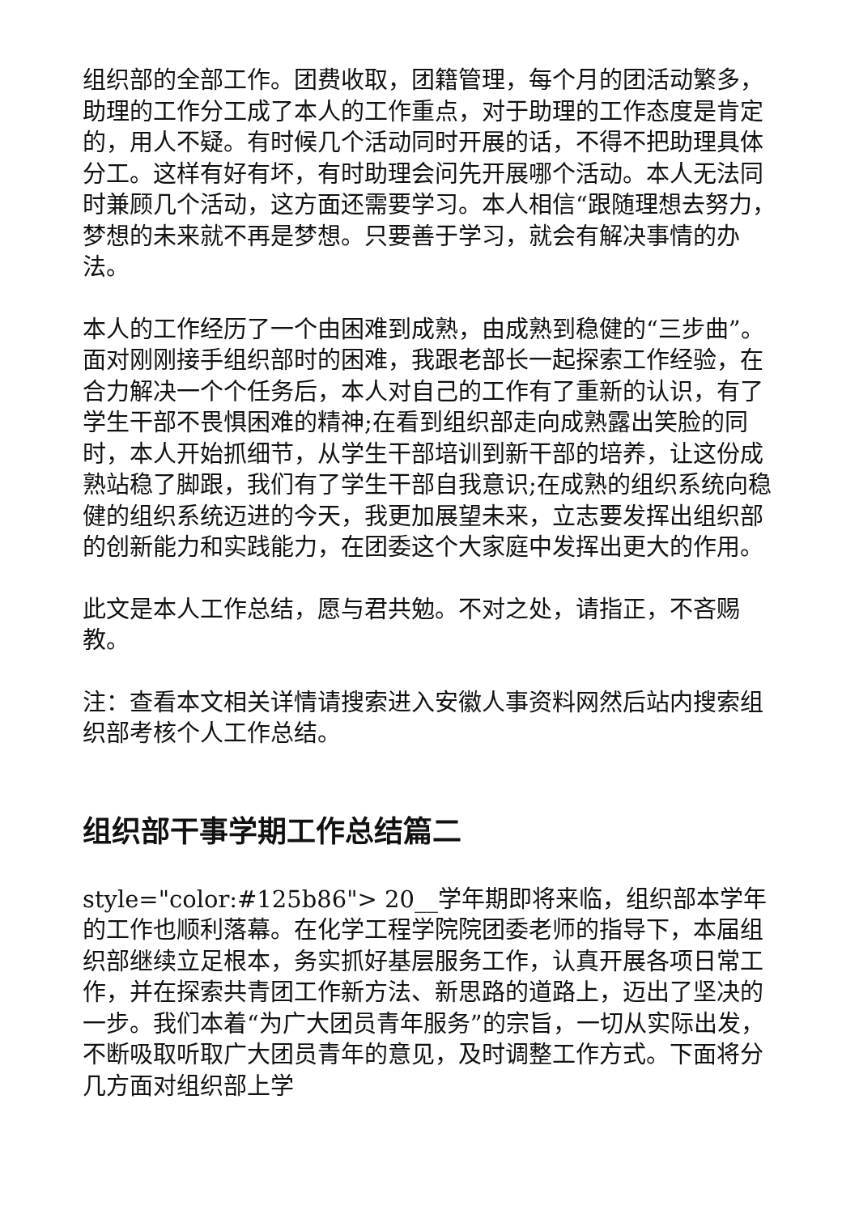组织部的全部工作。团费收取，团籍管理，每个月的团活动繁多，助理的工作分工成了本人的工作重点，对于助理的工作态度是肯定的，用人不疑。有时候几个活动同时开展的话，不得不把助理具体分工。这样有好有坏，有时助理会问先开展哪个活动。本人无法同时兼顾几个活动，这方面还需要学习。本人相信“跟随理想去努力，梦想的未来就不再是梦想。只要善于学习，就会有解决事情的办法。
本人的工作经历了一个由困难到成熟，由成熟到稳健的“三步曲”。　面对刚刚接手组织部时的困难，我跟老部长一起探索工作经验，在合力解决一个个任务后，本人对自己的工作有了重新的认识，有了学生干部不畏惧困难的精神;在看到组织部走向成熟露出笑脸的同时，本人开始抓细节，从学生干部培训到新干部的培养，让这份成熟站稳了脚跟，我们有了学生干部自我意识;在成熟的组织系统向稳健的组织系统迈进的今天，我更加展望未来，立志要发挥出组织部的创新能力和实践能力，在团委这个大家庭中发挥出更大的作用。
此文是本人工作总结，愿与君共勉。不对之处，请指正，不吝赐教。
注：查看本文相关详情请搜索进入安徽人事资料网然后站内搜索组织部考核个人工作总结。
组织部干事学期工作总结篇二
style="color:#125b86"> 20__学年期即将来临，组织部本学年的工作也顺利落幕。在化学工程学院院团委老师的指导下，本届组织部继续立足根本，务实抓好基层服务工作，认真开展各项日常工作，并在探索共青团工作新方法、新思路的道路上，迈出了坚决的一步。我们本着“为广大团员青年服务”的宗旨，一切从实际出发，不断吸取听取广大团员青年的意见，及时调整工作方式。下面将分几方面对组织部上学